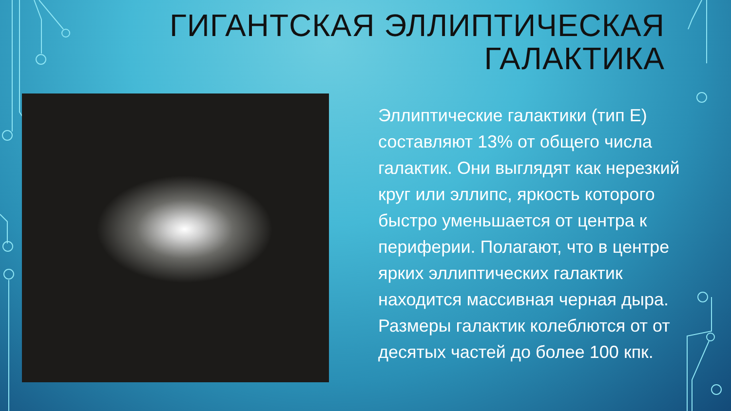ГИГАНТСКАЯ ЭЛЛИПТИЧЕСКАЯ
ГАЛАКТИКА
Эллиптические галактики (тип E) составляют 13% от общего числа галактик. Они выглядят как нерезкий круг или эллипс, яркость которого быстро уменьшается от центра к периферии. Полагают, что в центре ярких эллиптических галактик находится массивная черная дыра. Размеры галактик колеблются от от десятых частей до более 100 кпк.